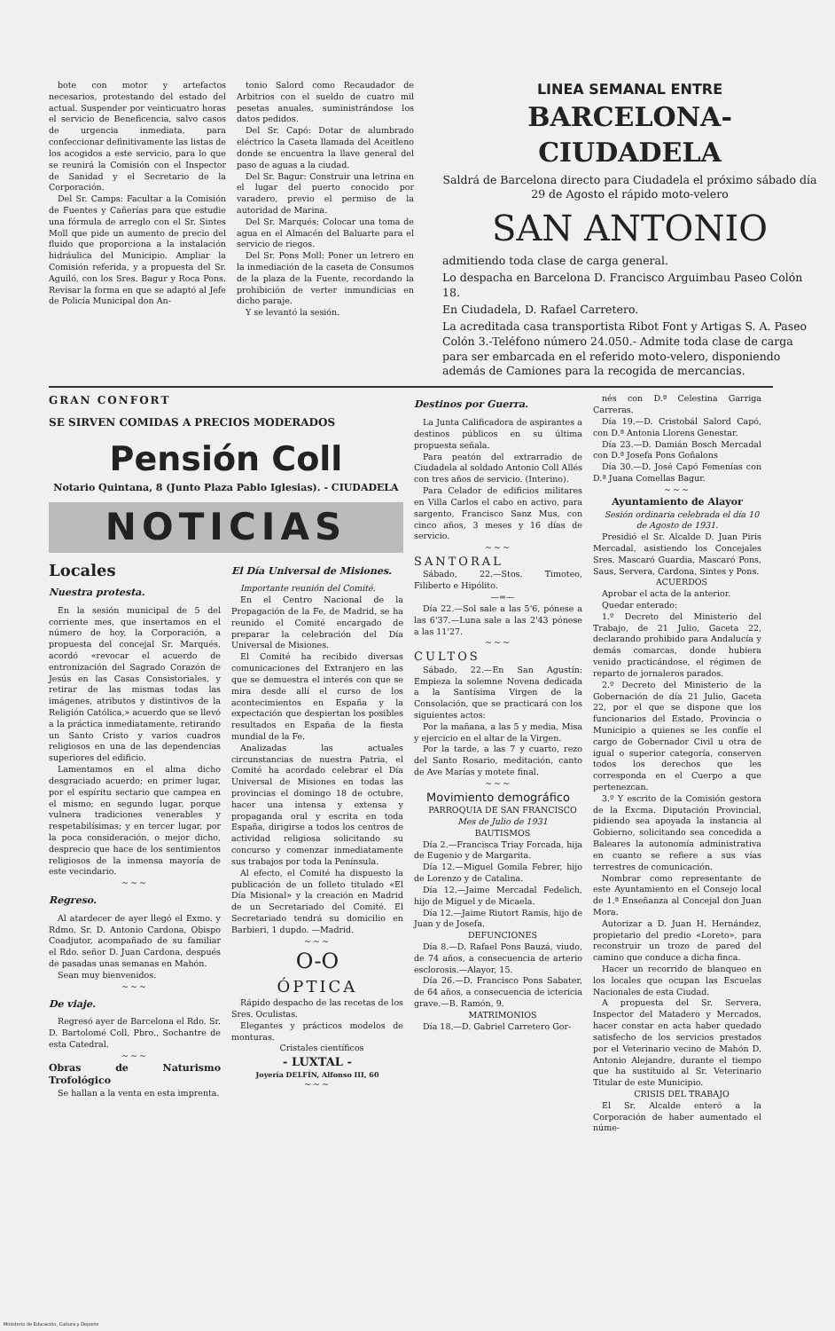bote con motor y artefactos necesarios, protestando del estado del actual. Suspender por veinticuatro horas el servicio de Beneficencia, salvo casos de urgencia inmediata, para confeccionar definitivamente las listas de los acogidos a este servicio, para lo que se reunirá la Comisión con el Inspector de Sanidad y el Secretario de la Corporación.
Del Sr. Camps: Facultar a la Comisión de Fuentes y Cañerías para que estudie una fórmula de arreglo con el Sr. Sintes Moll que pide un aumento de precio del fluido que proporciona a la instalación hidráulica del Municipio. Ampliar la Comisión referida, y a propuesta del Sr. Aguiló, con los Sres. Bagur y Roca Pons. Revisar la forma en que se adaptó al Jefe de Policía Municipal don An-
tonio Salord como Recaudador de Arbitrios con el sueldo de cuatro mil pesetas anuales, suministrándose los datos pedidos.
Del Sr. Capó: Dotar de alumbrado eléctrico la Caseta llamada del Aceitleno donde se encuentra la llave general del paso de aguas a la ciudad.
Del Sr. Bagur: Construir una letrina en el lugar del puerto conocido por varadero, previo el permiso de la autoridad de Marina.
Del Sr. Marqués: Colocar una toma de agua en el Almacén del Baluarte para el servicio de riegos.
Del Sr. Pons Moll: Poner un letrero en la inmediación de la caseta de Consumos de la plaza de la Fuente, recordando la prohibición de verter inmundicias en dicho paraje.
Y se levantó la sesión.
LINEA SEMANAL ENTRE
BARCELONA-CIUDADELA
Saldrá de Barcelona directo para Ciudadela el próximo sábado día 29 de Agosto el rápido moto-velero
SAN ANTONIO
admitiendo toda clase de carga general.
Lo despacha en Barcelona D. Francisco Arguimbau Paseo Colón 18.
En Ciudadela, D. Rafael Carretero.
La acreditada casa transportista Ribot Font y Artigas S. A. Paseo Colón 3.-Teléfono número 24.050.- Admite toda clase de carga para ser embarcada en el referido moto-velero, disponiendo además de Camiones para la recogida de mercancias.
GRAN CONFORT
SE SIRVEN COMIDAS A PRECIOS MODERADOS
Pensión Coll
Notario Quintana, 8 (Junto Plaza Pablo Iglesias). - CIUDADELA
NOTICIAS
Locales
Nuestra protesta.
En la sesión municipal de 5 del corriente mes, que insertamos en el número de hoy, la Corporación, a propuesta del concejal Sr. Marqués, acordó «revocar el acuerdo de entronización del Sagrado Corazón de Jesús en las Casas Consistoriales, y retirar de las mismas todas las imágenes, atributos y distintivos de la Religión Católica,» acuerdo que se llevó a la práctica inmediatamente, retirando un Santo Cristo y varios cuadros religiosos en una de las dependencias superiores del edificio.
Lamentamos en el alma dicho desgraciado acuerdo; en primer lugar, por el espíritu sectario que campea en el mismo; en segundo lugar, porque vulnera tradiciones venerables y respetabilísimas; y en tercer lugar, por la poca consideración, o mejor dicho, desprecio que hace de los sentimientos religiosos de la inmensa mayoría de este vecindario.
~~~
Regreso.
Al atardecer de ayer llegó el Exmo. y Rdmo. Sr. D. Antonio Cardona, Obispo Coadjutor, acompañado de su familiar el Rdo. señor D. Juan Cardona, después de pasadas unas semanas en Mahón.
Sean muy bienvenidos.
~~~
De viaje.
Regresó ayer de Barcelona el Rdo. Sr. D. Bartolomé Coll, Pbro., Sochantre de esta Catedral.
~~~
Obras de Naturismo Trofológico
Se hallan a la venta en esta imprenta.
El Día Universal de Misiones.
Importante reunión del Comité.
En el Centro Nacional de la Propagación de la Fe, de Madrid, se ha reunido el Comité encargado de preparar la celebración del Día Universal de Misiones.
El Comité ha recibido diversas comunicaciones del Extranjero en las que se demuestra el interés con que se mira desde allí el curso de los acontecimientos en España y la expectación que despiertan los posibles resultados en España de la fiesta mundial de la Fe.
Analizadas las actuales circunstancias de nuestra Patria, el Comité ha acordado celebrar el Día Universal de Misiones en todas las provincias el domingo 18 de octubre, hacer una intensa y extensa y propaganda oral y escrita en toda España, dirigirse a todos los centros de actividad religiosa solicitando su concurso y comenzar inmediatamente sus trabajos por toda la Península.
Al efecto, el Comité ha dispuesto la publicación de un folleto titulado «El Día Misional» y la creación en Madrid de un Secretariado del Comité. El Secretariado tendrá su domicilio en Barbieri, 1 dupdo. —Madrid.
~~~
O-O
ÓPTICA
Rápido despacho de las recetas de los Sres. Oculistas.
Elegantes y prácticos modelos de monturas.
Cristales científicos
- LUXTAL -
Joyería DELFÍN, Alfonso III, 60
~~~
Destinos por Guerra.
La Junta Calificadora de aspirantes a destinos públicos en su última propuesta señala.
Para peatón del extrarradio de Ciudadela al soldado Antonio Coll Allés con tres años de servicio. (Interino).
Para Celador de edificios militares en Villa Carlos el cabo en activo, para sargento, Francisco Sanz Mus, con cinco años, 3 meses y 16 días de servicio.
~~~
SANTORAL
Sábado, 22.—Stos. Timoteo, Filiberto e Hipólito.
—=—
Día 22.—Sol sale a las 5'6, pónese a las 6'37.—Luna sale a las 2'43 pónese a las 11'27.
~~~
CULTOS
Sábado, 22.—En San Agustín: Empieza la solemne Novena dedicada a la Santísima Virgen de la Consolación, que se practicará con los siguientes actos:
Por la mañana, a las 5 y media, Misa y ejercicio en el altar de la Virgen.
Por la tarde, a las 7 y cuarto, rezo del Santo Rosario, meditación, canto de Ave Marías y motete final.
~~~
Movimiento demográfico
PARROQUIA DE SAN FRANCISCO
Mes de Julio de 1931
BAUTISMOS
Día 2.—Francisca Triay Forcada, hija de Eugenio y de Margarita.
Día 12.—Miguel Gomila Febrer, hijo de Lorenzo y de Catalina.
Día 12.—Jaime Mercadal Fedelich, hijo de Miguel y de Micaela.
Día 12.—Jaime Riutort Ramis, hijo de Juan y de Josefa.
DEFUNCIONES
Día 8.—D. Rafael Pons Bauzá, viudo, de 74 años, a consecuencia de arterio esclorosis.—Alayor, 15.
Día 26.—D. Francisco Pons Sabater, de 64 años, a consecuencia de ictericia grave.—B. Ramón, 9.
MATRIMONIOS
Día 18.—D. Gabriel Carretero Gor-
nés con D.ª Celestina Garriga Carreras.
Día 19.—D. Cristobál Salord Capó, con D.ª Antonia Llorens Genestar.
Día 23.—D. Damián Bosch Mercadal con D.ª Josefa Pons Goñalons
Día 30.—D. José Capó Femenías con D.ª Juana Comellas Bagur.
~~~
Ayuntamiento de Alayor
Sesión ordinaria celebrada el día 10 de Agosto de 1931.
Presidió el Sr. Alcalde D. Juan Piris Mercadal, asistiendo los Concejales Sres. Mascaró Guardia, Mascaró Pons, Saus, Servera, Cardona, Sintes y Pons.
ACUERDOS
Aprobar el acta de la anterior.
Quedar enterado:
1.º Decreto del Ministerio del Trabajo, de 21 Julio, Gaceta 22, declarando prohibido para Andalucía y demás comarcas, donde hubiera venido practicándose, el régimen de reparto de jornaleros parados.
2.º Decreto del Ministerio de la Gobernación de día 21 Julio, Gaceta 22, por el que se dispone que los funcionarios del Estado, Provincia o Municipio a quienes se les confíe el cargo de Gobernador Civil u otra de igual o superior categoría, conserven todos los derechos que les corresponda en el Cuerpo a que pertenezcan.
3.º Y escrito de la Comisión gestora de la Excma. Diputación Provincial, pidiendo sea apoyada la instancia al Gobierno, solicitando sea concedida a Baleares la autonomía administrativa en cuanto se refiere a sus vías terrestres de comunicación.
Nombrar como representante de este Ayuntamiento en el Consejo local de 1.ª Enseñanza al Concejal don Juan Mora.
Autorizar a D. Juan H. Hernández, propietario del predio «Loreto», para reconstruir un trozo de pared del camino que conduce a dicha finca.
Hacer un recorrido de blanqueo en los locales que ocupan las Escuelas Nacionales de esta Ciudad.
A propuesta del Sr. Servera, Inspector del Matadero y Mercados, hacer constar en acta haber quedado satisfecho de los servicios prestados por el Veterinario vecino de Mahón D. Antonio Alejandre, durante el tiempo que ha sustituido al Sr. Veterinario Titular de este Municipio.
CRISIS DEL TRABAJO
El Sr. Alcalde enteró a la Corporación de haber aumentado el núme-
Ministerio de Educación, Cultura y Deporte